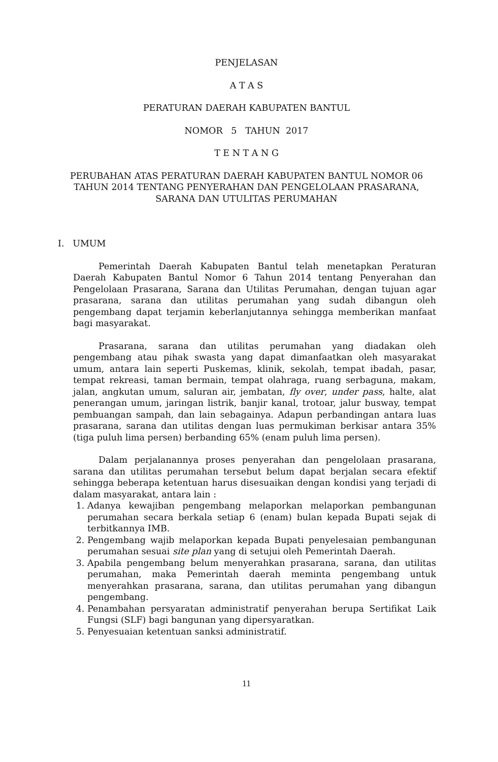PENJELASAN
A T A S
PERATURAN DAERAH KABUPATEN BANTUL
NOMOR 5 TAHUN 2017
T E N T A N G
PERUBAHAN ATAS PERATURAN DAERAH KABUPATEN BANTUL NOMOR 06 TAHUN 2014 TENTANG PENYERAHAN DAN PENGELOLAAN PRASARANA, SARANA DAN UTULITAS PERUMAHAN
I. UMUM
Pemerintah Daerah Kabupaten Bantul telah menetapkan Peraturan Daerah Kabupaten Bantul Nomor 6 Tahun 2014 tentang Penyerahan dan Pengelolaan Prasarana, Sarana dan Utilitas Perumahan, dengan tujuan agar prasarana, sarana dan utilitas perumahan yang sudah dibangun oleh pengembang dapat terjamin keberlanjutannya sehingga memberikan manfaat bagi masyarakat.
Prasarana, sarana dan utilitas perumahan yang diadakan oleh pengembang atau pihak swasta yang dapat dimanfaatkan oleh masyarakat umum, antara lain seperti Puskemas, klinik, sekolah, tempat ibadah, pasar, tempat rekreasi, taman bermain, tempat olahraga, ruang serbaguna, makam, jalan, angkutan umum, saluran air, jembatan, fly over, under pass, halte, alat penerangan umum, jaringan listrik, banjir kanal, trotoar, jalur busway, tempat pembuangan sampah, dan lain sebagainya. Adapun perbandingan antara luas prasarana, sarana dan utilitas dengan luas permukiman berkisar antara 35% (tiga puluh lima persen) berbanding 65% (enam puluh lima persen).
Dalam perjalanannya proses penyerahan dan pengelolaan prasarana, sarana dan utilitas perumahan tersebut belum dapat berjalan secara efektif sehingga beberapa ketentuan harus disesuaikan dengan kondisi yang terjadi di dalam masyarakat, antara lain :
1. Adanya kewajiban pengembang melaporkan melaporkan pembangunan perumahan secara berkala setiap 6 (enam) bulan kepada Bupati sejak di terbitkannya IMB.
2. Pengembang wajib melaporkan kepada Bupati penyelesaian pembangunan perumahan sesuai site plan yang di setujui oleh Pemerintah Daerah.
3. Apabila pengembang belum menyerahkan prasarana, sarana, dan utilitas perumahan, maka Pemerintah daerah meminta pengembang untuk menyerahkan prasarana, sarana, dan utilitas perumahan yang dibangun pengembang.
4. Penambahan persyaratan administratif penyerahan berupa Sertifikat Laik Fungsi (SLF) bagi bangunan yang dipersyaratkan.
5. Penyesuaian ketentuan sanksi administratif.
11